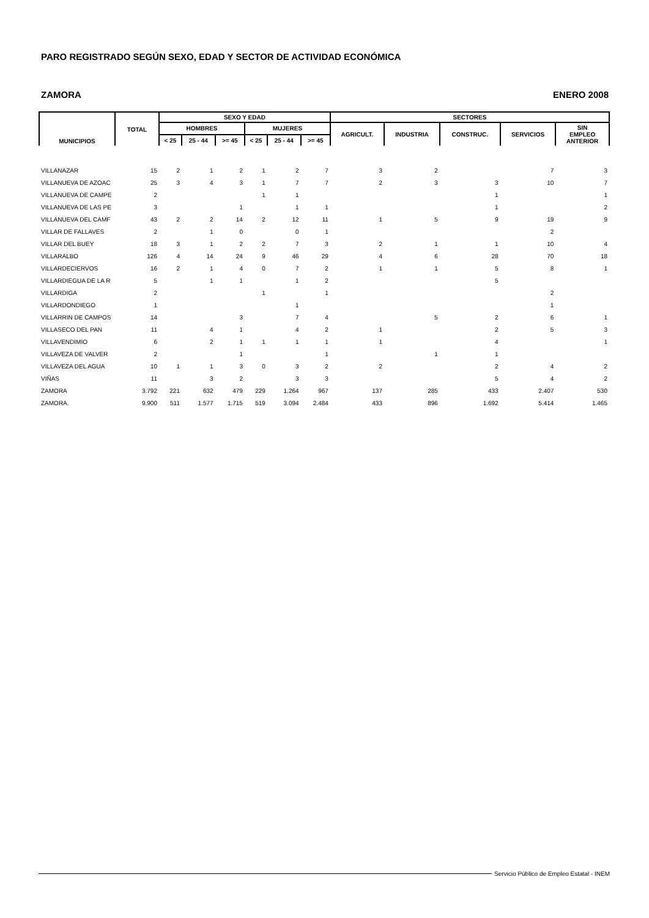PARO REGISTRADO SEGÚN SEXO, EDAD Y SECTOR DE ACTIVIDAD ECONÓMICA
ZAMORA ENERO 2008
| MUNICIPIOS | TOTAL | SEXO Y EDAD | | | | | | SECTORES | | | | |
| --- | --- | --- | --- | --- | --- | --- | --- | --- | --- | --- | --- | --- |
| | | HOMBRES | | | MUJERES | | | AGRICULT. | INDUSTRIA | CONSTRUC. | SERVICIOS | SIN EMPLEO ANTERIOR |
| | | < 25 | 25 - 44 | >= 45 | < 25 | 25 - 44 | >= 45 | | | | | |
| VILLANAZAR | 15 | 2 | 1 | 2 | 1 | 2 | 7 | 3 | 2 | | 7 | 3 |
| VILLANUEVA DE AZOAC | 25 | 3 | 4 | 3 | 1 | 7 | 7 | 2 | 3 | 3 | 10 | 7 |
| VILLANUEVA DE CAMPE | 2 | | | | 1 | 1 | | | | 1 | | 1 |
| VILLANUEVA DE LAS PE | 3 | | | 1 | | 1 | 1 | | | 1 | | 2 |
| VILLANUEVA DEL CAMF | 43 | 2 | 2 | 14 | 2 | 12 | 11 | 1 | 5 | 9 | 19 | 9 |
| VILLAR DE FALLAVES | 2 | | 1 | 0 | | 0 | 1 | | | | 2 | |
| VILLAR DEL BUEY | 18 | 3 | 1 | 2 | 2 | 7 | 3 | 2 | 1 | 1 | 10 | 4 |
| VILLARALBO | 126 | 4 | 14 | 24 | 9 | 46 | 29 | 4 | 6 | 28 | 70 | 18 |
| VILLARDECIERVOS | 16 | 2 | 1 | 4 | 0 | 7 | 2 | 1 | 1 | 5 | 8 | 1 |
| VILLARDIEGUA DE LA R | 5 | | 1 | 1 | | 1 | 2 | | | 5 | | |
| VILLARDIGA | 2 | | | | 1 | | 1 | | | | 2 | |
| VILLARDONDIEGO | 1 | | | | | 1 | | | | | 1 | |
| VILLARRIN DE CAMPOS | 14 | | | 3 | | 7 | 4 | | 5 | 2 | 6 | 1 |
| VILLASECO DEL PAN | 11 | | 4 | 1 | | 4 | 2 | 1 | | 2 | 5 | 3 |
| VILLAVENDIMIO | 6 | | 2 | 1 | 1 | 1 | 1 | 1 | | 4 | | 1 |
| VILLAVEZA DE VALVER | 2 | | | 1 | | | 1 | | 1 | 1 | | |
| VILLAVEZA DEL AGUA | 10 | 1 | 1 | 3 | 0 | 3 | 2 | 2 | | 2 | 4 | 2 |
| VIÑAS | 11 | | 3 | 2 | | 3 | 3 | | | 5 | 4 | 2 |
| ZAMORA | 3.792 | 221 | 632 | 479 | 229 | 1.264 | 967 | 137 | 285 | 433 | 2.407 | 530 |
| ZAMORA. | 9.900 | 511 | 1.577 | 1.715 | 519 | 3.094 | 2.484 | 433 | 896 | 1.692 | 5.414 | 1.465 |
Servicio Público de Empleo Estatal - INEM